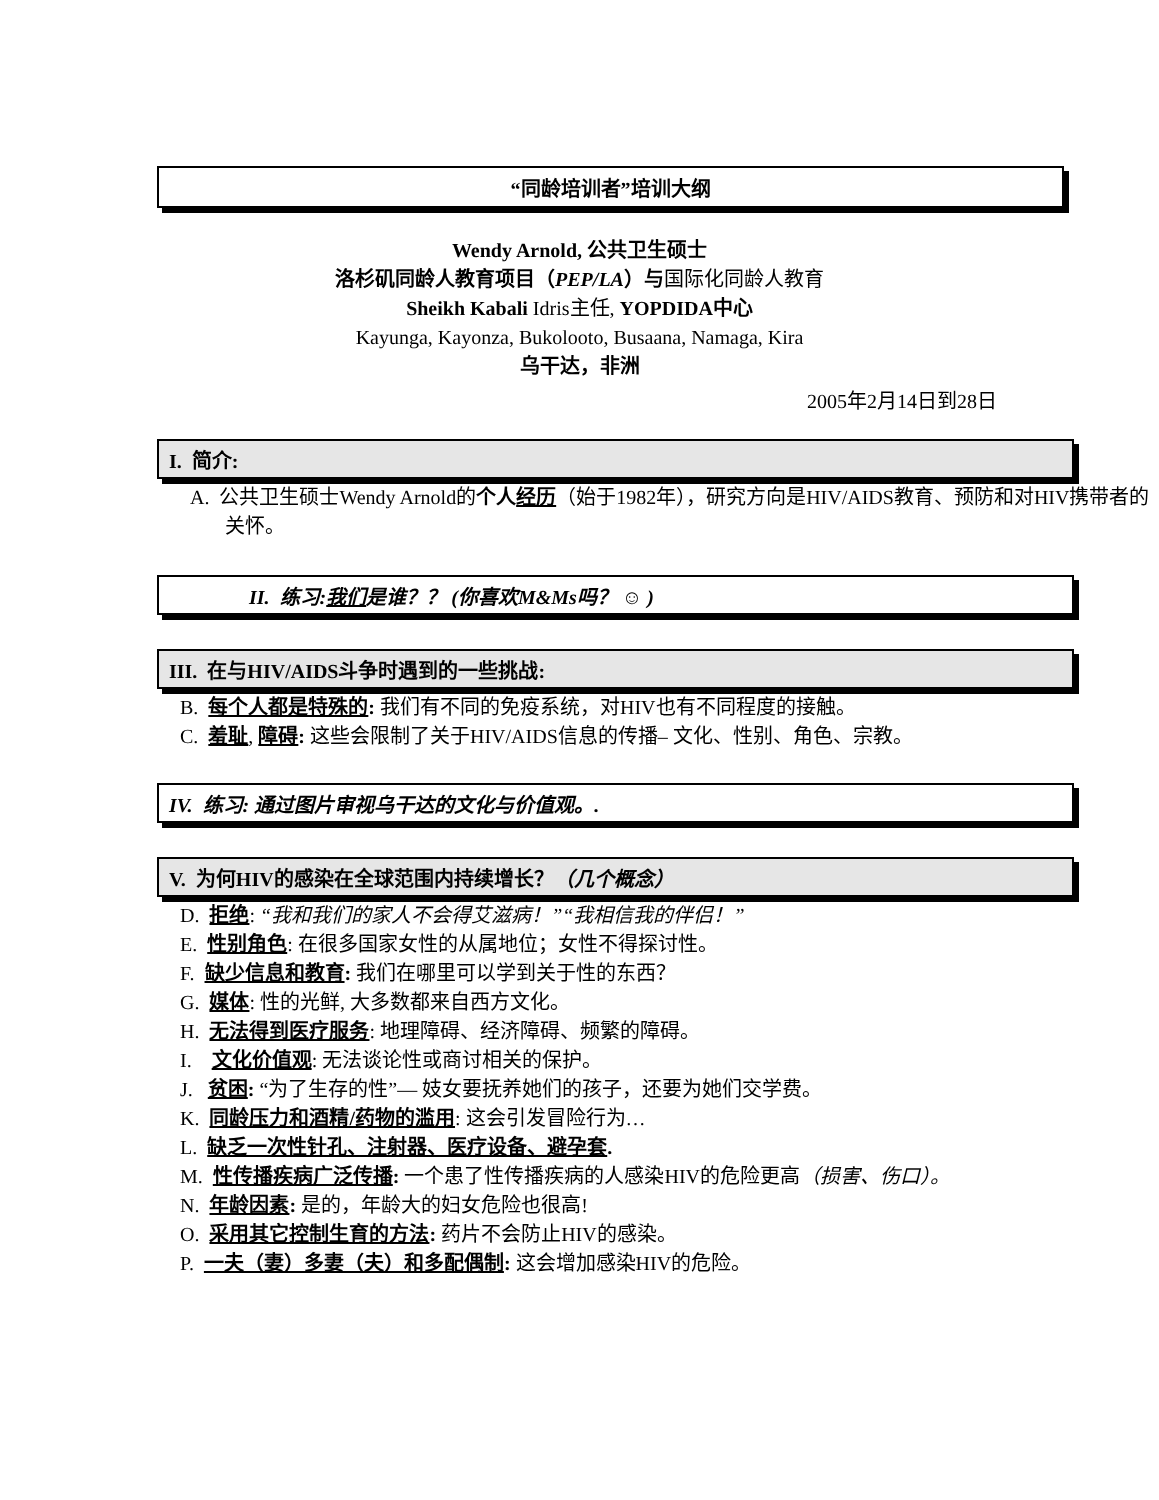“同龄培训者”培训大纲
Wendy Arnold, 公共卫生硕士
洛杉矶同龄人教育项目（PEP/LA）与国际化同龄人教育
Sheikh Kabali Idris主任, YOPDIDA中心
Kayunga, Kayonza, Bukolooto, Busaana, Namaga, Kira
乌干达，非洲
2005年2月14日到28日
I. 简介:
A. 公共卫生硕士Wendy Arnold的个人经历（始于1982年），研究方向是HIV/AIDS教育、预防和对HIV携带者的关怀。
II. 练习:我们是谁？？ (你喜欢M&Ms吗？ ☺ )
III. 在与HIV/AIDS斗争时遇到的一些挑战:
B. 每个人都是特殊的: 我们有不同的免疫系统，对HIV也有不同程度的接触。
C. 羞耻, 障碍: 这些会限制了关于HIV/AIDS信息的传播– 文化、性别、角色、宗教。
IV. 练习: 通过图片审视乌干达的文化与价值观。.
V. 为何HIV的感染在全球范围内持续增长？ （几个概念）
D. 拒绝: “我和我们的家人不会得艾滋病！”“我相信我的伴侣！”
E. 性别角色: 在很多国家女性的从属地位；女性不得探讨性。
F. 缺少信息和教育: 我们在哪里可以学到关于性的东西？
G. 媒体: 性的光鲜, 大多数都来自西方文化。
H. 无法得到医疗服务: 地理障碍、经济障碍、频繁的障碍。
I. 文化价值观: 无法谈论性或商讨相关的保护。
J. 贫困: “为了生存的性”— 妓女要抚养她们的孩子，还要为她们交学费。
K. 同龄压力和酒精/药物的滥用: 这会引发冒险行为…
L. 缺乏一次性针孔、注射器、医疗设备、避孕套.
M. 性传播疾病广泛传播: 一个患了性传播疾病的人感染HIV的危险更高（损害、伤口）。
N. 年龄因素: 是的，年龄大的妇女危险也很高!
O. 采用其它控制生育的方法: 药片不会防止HIV的感染。
P. 一夫（妻）多妻（夫）和多配偶制: 这会增加感染HIV的危险。